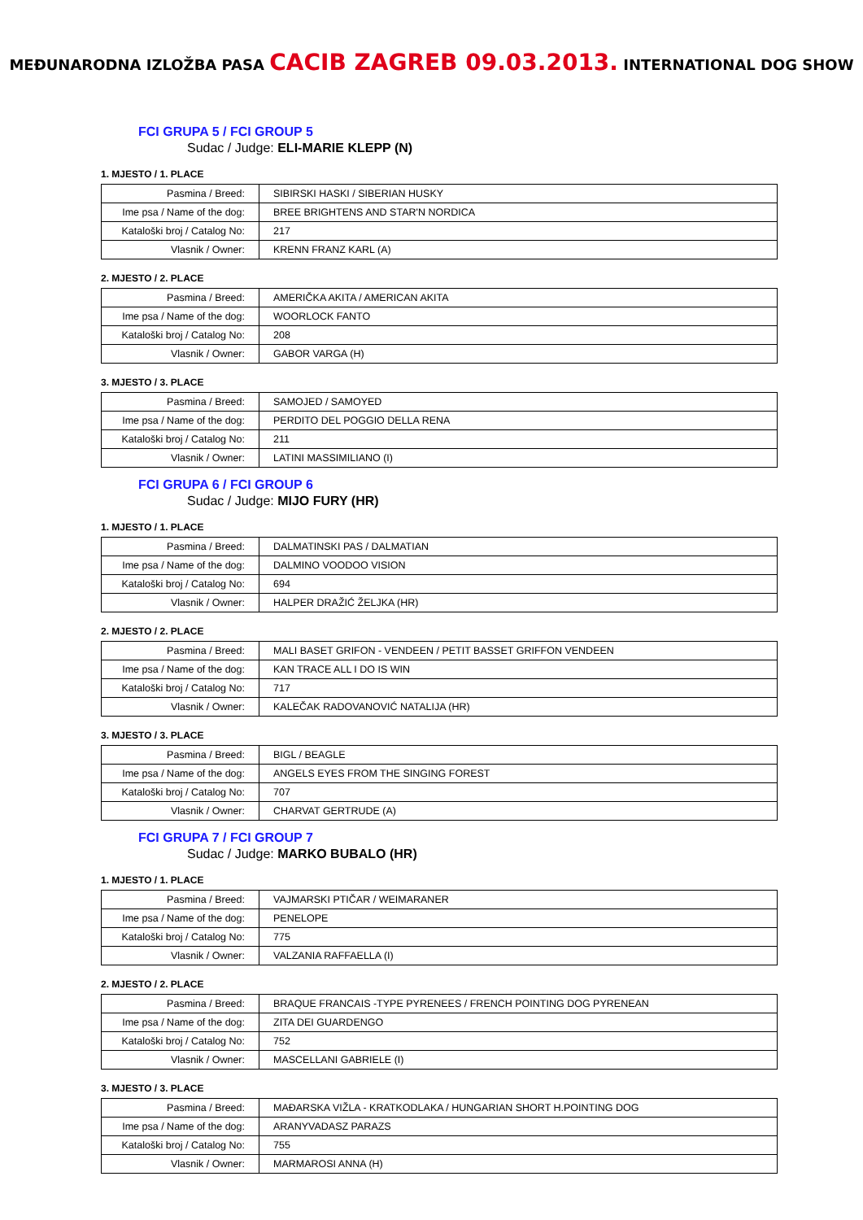MEĐUNARODNA IZLOŽBA PASA CACIB ZAGREB 09.03.2013. INTERNATIONAL DOG SHOW
FCI GRUPA 5 / FCI GROUP 5
Sudac / Judge: ELI-MARIE KLEPP (N)
1. MJESTO / 1. PLACE
| Pasmina / Breed: | SIBIRSKI HASKI / SIBERIAN HUSKY |
| Ime psa / Name of the dog: | BREE BRIGHTENS AND STAR'N NORDICA |
| Kataloški broj / Catalog No: | 217 |
| Vlasnik / Owner: | KRENN FRANZ KARL (A) |
2. MJESTO / 2. PLACE
| Pasmina / Breed: | AMERIČKA AKITA / AMERICAN AKITA |
| Ime psa / Name of the dog: | WOORLOCK FANTO |
| Kataloški broj / Catalog No: | 208 |
| Vlasnik / Owner: | GABOR VARGA (H) |
3. MJESTO / 3. PLACE
| Pasmina / Breed: | SAMOJED / SAMOYED |
| Ime psa / Name of the dog: | PERDITO DEL POGGIO DELLA RENA |
| Kataloški broj / Catalog No: | 211 |
| Vlasnik / Owner: | LATINI MASSIMILIANO (I) |
FCI GRUPA 6 / FCI GROUP 6
Sudac / Judge: MIJO FURY (HR)
1. MJESTO / 1. PLACE
| Pasmina / Breed: | DALMATINSKI PAS / DALMATIAN |
| Ime psa / Name of the dog: | DALMINO VOODOO VISION |
| Kataloški broj / Catalog No: | 694 |
| Vlasnik / Owner: | HALPER DRAŽIĆ ŽELJKA (HR) |
2. MJESTO / 2. PLACE
| Pasmina / Breed: | MALI BASET GRIFON - VENDEEN / PETIT BASSET GRIFFON VENDEEN |
| Ime psa / Name of the dog: | KAN TRACE ALL I DO IS WIN |
| Kataloški broj / Catalog No: | 717 |
| Vlasnik / Owner: | KALEČAK RADOVANOVIĆ NATALIJA (HR) |
3. MJESTO / 3. PLACE
| Pasmina / Breed: | BIGL / BEAGLE |
| Ime psa / Name of the dog: | ANGELS EYES FROM THE SINGING FOREST |
| Kataloški broj / Catalog No: | 707 |
| Vlasnik / Owner: | CHARVAT GERTRUDE (A) |
FCI GRUPA 7 / FCI GROUP 7
Sudac / Judge: MARKO BUBALO (HR)
1. MJESTO / 1. PLACE
| Pasmina / Breed: | VAJMARSKI PTIČAR / WEIMARANER |
| Ime psa / Name of the dog: | PENELOPE |
| Kataloški broj / Catalog No: | 775 |
| Vlasnik / Owner: | VALZANIA RAFFAELLA (I) |
2. MJESTO / 2. PLACE
| Pasmina / Breed: | BRAQUE FRANCAIS -TYPE PYRENEES / FRENCH POINTING DOG PYRENEAN |
| Ime psa / Name of the dog: | ZITA DEI GUARDENGO |
| Kataloški broj / Catalog No: | 752 |
| Vlasnik / Owner: | MASCELLANI GABRIELE (I) |
3. MJESTO / 3. PLACE
| Pasmina / Breed: | MAĐARSKA VIŽLA - KRATKODLAKA / HUNGARIAN SHORT H.POINTING DOG |
| Ime psa / Name of the dog: | ARANYVADASZ PARAZS |
| Kataloški broj / Catalog No: | 755 |
| Vlasnik / Owner: | MARMAROSI ANNA (H) |